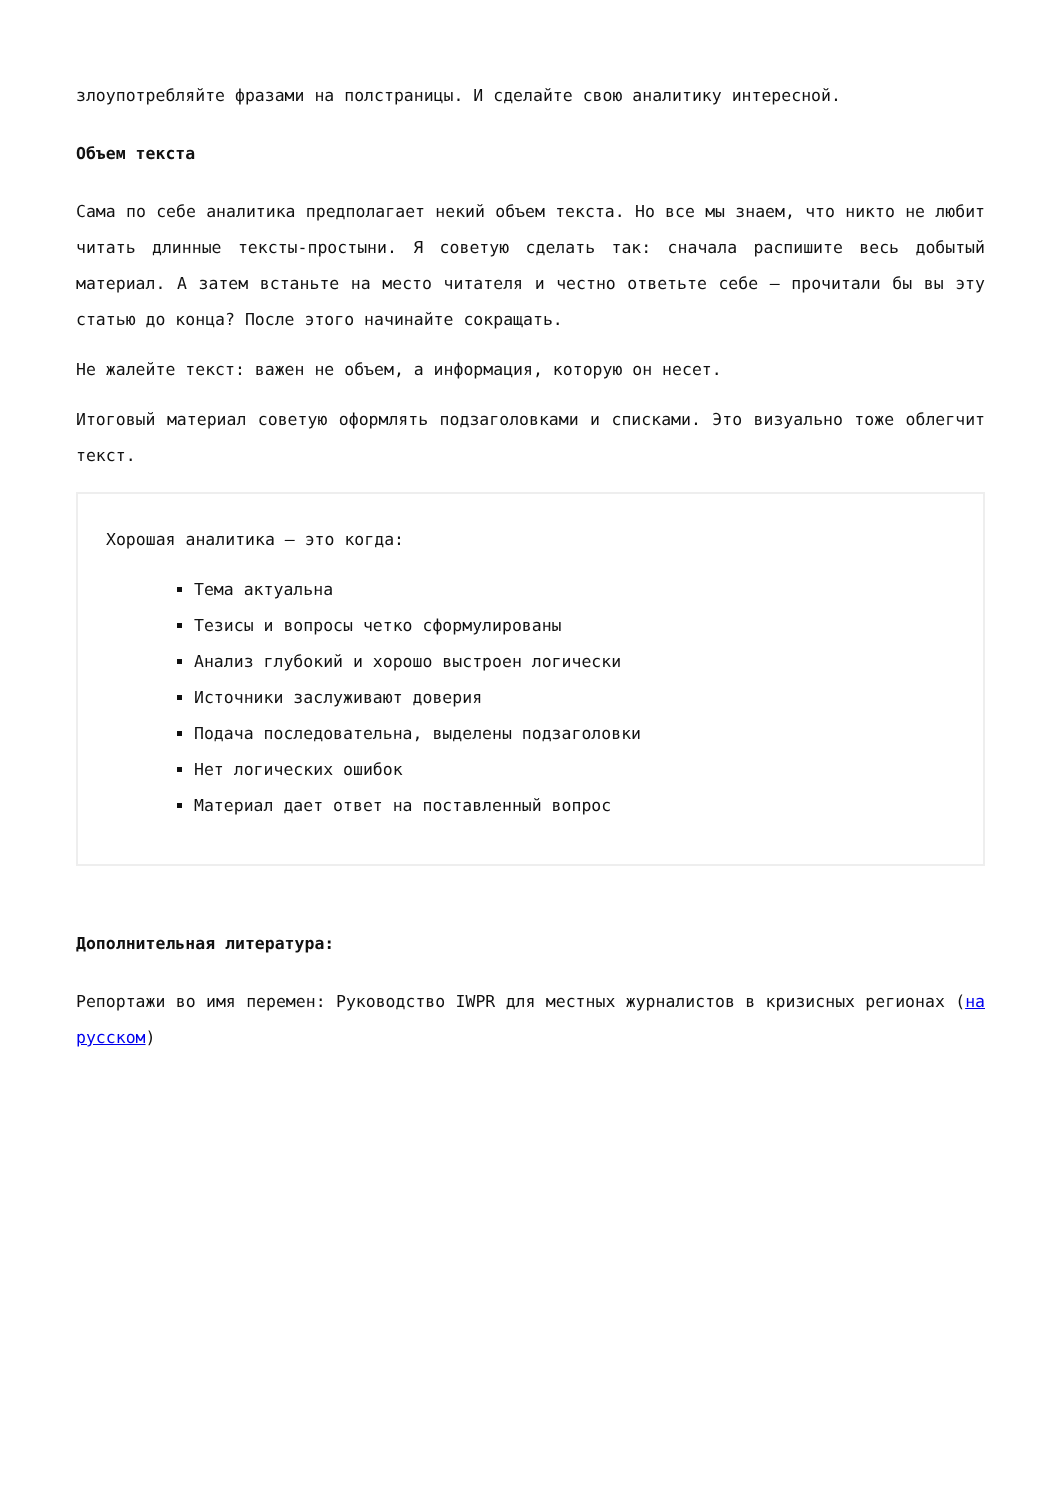злоупотребляйте фразами на полстраницы. И сделайте свою аналитику интересной.
Объем текста
Сама по себе аналитика предполагает некий объем текста. Но все мы знаем, что никто не любит читать длинные тексты-простыни. Я советую сделать так: сначала распишите весь добытый материал. А затем встаньте на место читателя и честно ответьте себе – прочитали бы вы эту статью до конца? После этого начинайте сокращать.
Не жалейте текст: важен не объем, а информация, которую он несет.
Итоговый материал советую оформлять подзаголовками и списками. Это визуально тоже облегчит текст.
Хорошая аналитика – это когда:
Тема актуальна
Тезисы и вопросы четко сформулированы
Анализ глубокий и хорошо выстроен логически
Источники заслуживают доверия
Подача последовательна, выделены подзаголовки
Нет логических ошибок
Материал дает ответ на поставленный вопрос
Дополнительная литература:
Репортажи во имя перемен: Руководство IWPR для местных журналистов в кризисных регионах (на русском)